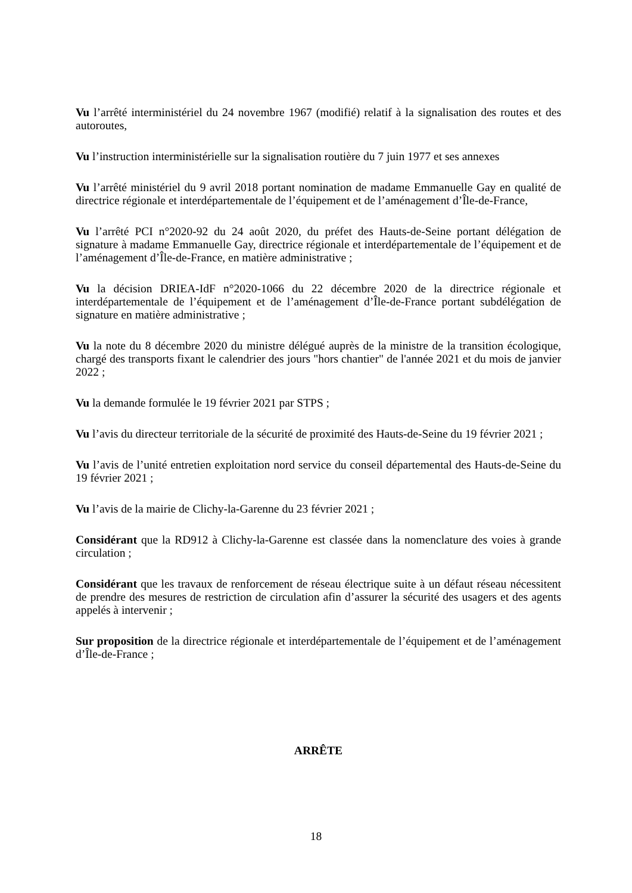Vu l’arrêté interministériel du 24 novembre 1967 (modifié) relatif à la signalisation des routes et des autoroutes,
Vu l’instruction interministérielle sur la signalisation routière du 7 juin 1977 et ses annexes
Vu l’arrêté ministériel du 9 avril 2018 portant nomination de madame Emmanuelle Gay en qualité de directrice régionale et interdépartementale de l’équipement et de l’aménagement d’Île-de-France,
Vu l’arrêté PCI n°2020-92 du 24 août 2020, du préfet des Hauts-de-Seine portant délégation de signature à madame Emmanuelle Gay, directrice régionale et interdépartementale de l’équipement et de l’aménagement d’Île-de-France, en matière administrative ;
Vu la décision DRIEA-IdF n°2020-1066 du 22 décembre 2020 de la directrice régionale et interdépartementale de l’équipement et de l’aménagement d’Île-de-France portant subdélégation de signature en matière administrative ;
Vu la note du 8 décembre 2020 du ministre délégué auprès de la ministre de la transition écologique, chargé des transports fixant le calendrier des jours "hors chantier" de l'année 2021 et du mois de janvier 2022 ;
Vu la demande formulée le 19 février 2021 par STPS ;
Vu l’avis du directeur territoriale de la sécurité de proximité des Hauts-de-Seine du 19 février 2021 ;
Vu l’avis de l’unité entretien exploitation nord service du conseil départemental des Hauts-de-Seine du 19 février 2021 ;
Vu l’avis de la mairie de Clichy-la-Garenne du 23 février 2021 ;
Considérant que la RD912 à Clichy-la-Garenne est classée dans la nomenclature des voies à grande circulation ;
Considérant que les travaux de renforcement de réseau électrique suite à un défaut réseau nécessitent de prendre des mesures de restriction de circulation afin d’assurer la sécurité des usagers et des agents appelés à intervenir ;
Sur proposition de la directrice régionale et interdépartementale de l’équipement et de l’aménagement d’Île-de-France ;
ARRÊTE
18